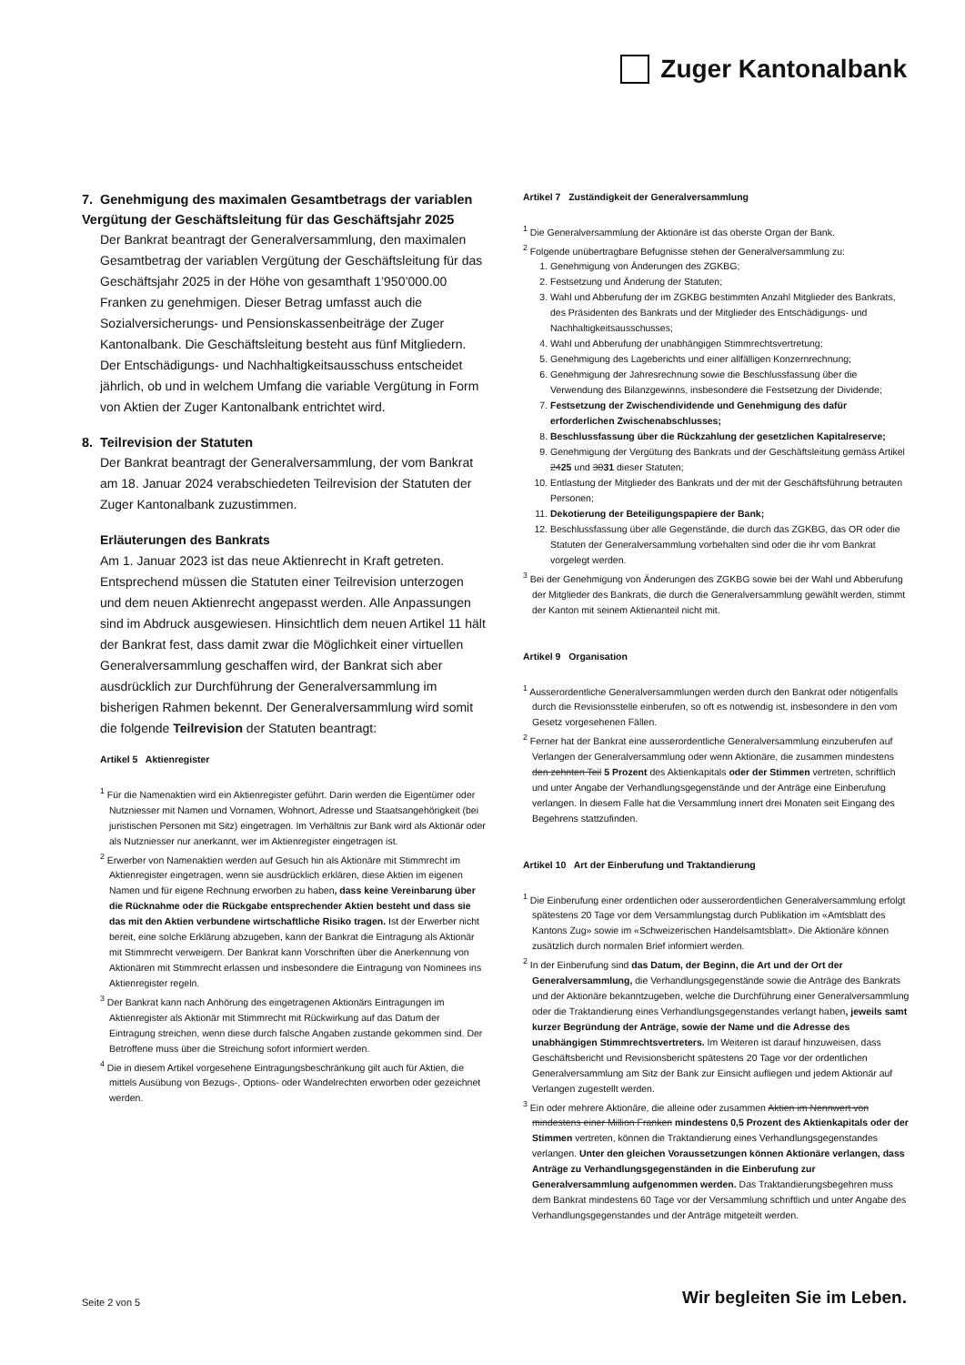Zuger Kantonalbank
7. Genehmigung des maximalen Gesamtbetrags der variablen Vergütung der Geschäftsleitung für das Geschäftsjahr 2025
Der Bankrat beantragt der Generalversammlung, den maximalen Gesamtbetrag der variablen Vergütung der Geschäftsleitung für das Geschäftsjahr 2025 in der Höhe von gesamthaft 1’950’000.00 Franken zu genehmigen. Dieser Betrag umfasst auch die Sozialversicherungs- und Pensionskassenbeiträge der Zuger Kantonalbank. Die Geschäftsleitung besteht aus fünf Mitgliedern. Der Entschädigungs- und Nachhaltigkeitsausschuss entscheidet jährlich, ob und in welchem Umfang die variable Vergütung in Form von Aktien der Zuger Kantonalbank entrichtet wird.
8. Teilrevision der Statuten
Der Bankrat beantragt der Generalversammlung, der vom Bankrat am 18. Januar 2024 verabschiedeten Teilrevision der Statuten der Zuger Kantonalbank zuzustimmen.
Erläuterungen des Bankrats
Am 1. Januar 2023 ist das neue Aktienrecht in Kraft getreten. Entsprechend müssen die Statuten einer Teilrevision unterzogen und dem neuen Aktienrecht angepasst werden. Alle Anpassungen sind im Abdruck ausgewiesen. Hinsichtlich dem neuen Artikel 11 hält der Bankrat fest, dass damit zwar die Möglichkeit einer virtuellen Generalversammlung geschaffen wird, der Bankrat sich aber ausdrücklich zur Durchführung der Generalversammlung im bisherigen Rahmen bekennt. Der Generalversammlung wird somit die folgende Teilrevision der Statuten beantragt:
Artikel 5 Aktienregister
<sup>1</sup> Für die Namenaktien wird ein Aktienregister geführt. Darin werden die Eigentümer oder Nutzniesser mit Namen und Vornamen, Wohnort, Adresse und Staatsangehörigkeit (bei juristischen Personen mit Sitz) eingetragen. Im Verhältnis zur Bank wird als Aktionär oder als Nutzniesser nur anerkannt, wer im Aktienregister eingetragen ist.
<sup>2</sup> Erwerber von Namenaktien werden auf Gesuch hin als Aktionäre mit Stimmrecht im Aktienregister eingetragen, wenn sie ausdrücklich erklären, diese Aktien im eigenen Namen und für eigene Rechnung erworben zu haben, dass keine Vereinbarung über die Rücknahme oder die Rückgabe entsprechender Aktien besteht und dass sie das mit den Aktien verbundene wirtschaftliche Risiko tragen. Ist der Erwerber nicht bereit, eine solche Erklärung abzugeben, kann der Bankrat die Eintragung als Aktionär mit Stimmrecht verweigern. Der Bankrat kann Vorschriften über die Anerkennung von Aktionären mit Stimmrecht erlassen und insbesondere die Eintragung von Nominees ins Aktienregister regeln.
<sup>3</sup> Der Bankrat kann nach Anhörung des eingetragenen Aktionärs Eintragungen im Aktienregister als Aktionär mit Stimmrecht mit Rückwirkung auf das Datum der Eintragung streichen, wenn diese durch falsche Angaben zustande gekommen sind. Der Betroffene muss über die Streichung sofort informiert werden.
<sup>4</sup> Die in diesem Artikel vorgesehene Eintragungsbeschränkung gilt auch für Aktien, die mittels Ausübung von Bezugs-, Options- oder Wandelrechten erworben oder gezeichnet werden.
Artikel 7 Zuständigkeit der Generalversammlung
<sup>1</sup> Die Generalversammlung der Aktionäre ist das oberste Organ der Bank.
<sup>2</sup> Folgende unübertragbare Befugnisse stehen der Generalversammlung zu:
1. Genehmigung von Änderungen des ZGKBG;
2. Festsetzung und Änderung der Statuten;
3. Wahl und Abberufung der im ZGKBG bestimmten Anzahl Mitglieder des Bankrats, des Präsidenten des Bankrats und der Mitglieder des Entschädigungs- und Nachhaltigkeitsausschusses;
4. Wahl und Abberufung der unabhängigen Stimmrechtsvertretung;
5. Genehmigung des Lageberichts und einer allfälligen Konzernrechnung;
6. Genehmigung der Jahresrechnung sowie die Beschlussfassung über die Verwendung des Bilanzgewinns, insbesondere die Festsetzung der Dividende;
7. Festsetzung der Zwischendividende und Genehmigung des dafür erforderlichen Zwischenabschlusses;
8. Beschlussfassung über die Rückzahlung der gesetzlichen Kapitalreserve;
9. Genehmigung der Vergütung des Bankrats und der Geschäftsleitung gemäss Artikel 2425 und 3031 dieser Statuten;
10. Entlastung der Mitglieder des Bankrats und der mit der Geschäftsführung betrauten Personen;
11. Dekotierung der Beteiligungspapiere der Bank;
12. Beschlussfassung über alle Gegenstände, die durch das ZGKBG, das OR oder die Statuten der Generalversammlung vorbehalten sind oder die ihr vom Bankrat vorgelegt werden.
<sup>3</sup> Bei der Genehmigung von Änderungen des ZGKBG sowie bei der Wahl und Abberufung der Mitglieder des Bankrats, die durch die Generalversammlung gewählt werden, stimmt der Kanton mit seinem Aktienanteil nicht mit.
Artikel 9 Organisation
<sup>1</sup> Ausserordentliche Generalversammlungen werden durch den Bankrat oder nötigenfalls durch die Revisionsstelle einberufen, so oft es notwendig ist, insbesondere in den vom Gesetz vorgesehenen Fällen.
<sup>2</sup> Ferner hat der Bankrat eine ausserordentliche Generalversammlung einzuberufen auf Verlangen der Generalversammlung oder wenn Aktionäre, die zusammen mindestens den zehnten Teil 5 Prozent des Aktienkapitals oder der Stimmen vertreten, schriftlich und unter Angabe der Verhandlungsgegenstände und der Anträge eine Einberufung verlangen. In diesem Falle hat die Versammlung innert drei Monaten seit Eingang des Begehrens stattzufinden.
Artikel 10 Art der Einberufung und Traktandierung
<sup>1</sup> Die Einberufung einer ordentlichen oder ausserordentlichen Generalversammlung erfolgt spätestens 20 Tage vor dem Versammlungstag durch Publikation im «Amtsblatt des Kantons Zug» sowie im «Schweizerischen Handelsamtsblatt». Die Aktionäre können zusätzlich durch normalen Brief informiert werden.
<sup>2</sup> In der Einberufung sind das Datum, der Beginn, die Art und der Ort der Generalversammlung, die Verhandlungsgegenstände sowie die Anträge des Bankrats und der Aktionäre bekanntzugeben, welche die Durchführung einer Generalversammlung oder die Traktandierung eines Verhandlungsgegenstandes verlangt haben, jeweils samt kurzer Begründung der Anträge, sowie der Name und die Adresse des unabhängigen Stimmrechtsvertreters. Im Weiteren ist darauf hinzuweisen, dass Geschäftsbericht und Revisionsbericht spätestens 20 Tage vor der ordentlichen Generalversammlung am Sitz der Bank zur Einsicht aufliegen und jedem Aktionär auf Verlangen zugestellt werden.
<sup>3</sup> Ein oder mehrere Aktionäre, die alleine oder zusammen Aktien im Nennwert von mindestens einer Million Franken mindestens 0,5 Prozent des Aktienkapitals oder der Stimmen vertreten, können die Traktandierung eines Verhandlungsgegenstandes verlangen. Unter den gleichen Voraussetzungen können Aktionäre verlangen, dass Anträge zu Verhandlungsgegenständen in die Einberufung zur Generalversammlung aufgenommen werden. Das Traktandierungsbegehren muss dem Bankrat mindestens 60 Tage vor der Versammlung schriftlich und unter Angabe des Verhandlungsgegenstandes und der Anträge mitgeteilt werden.
Seite 2 von 5 Wir begleiten Sie im Leben.